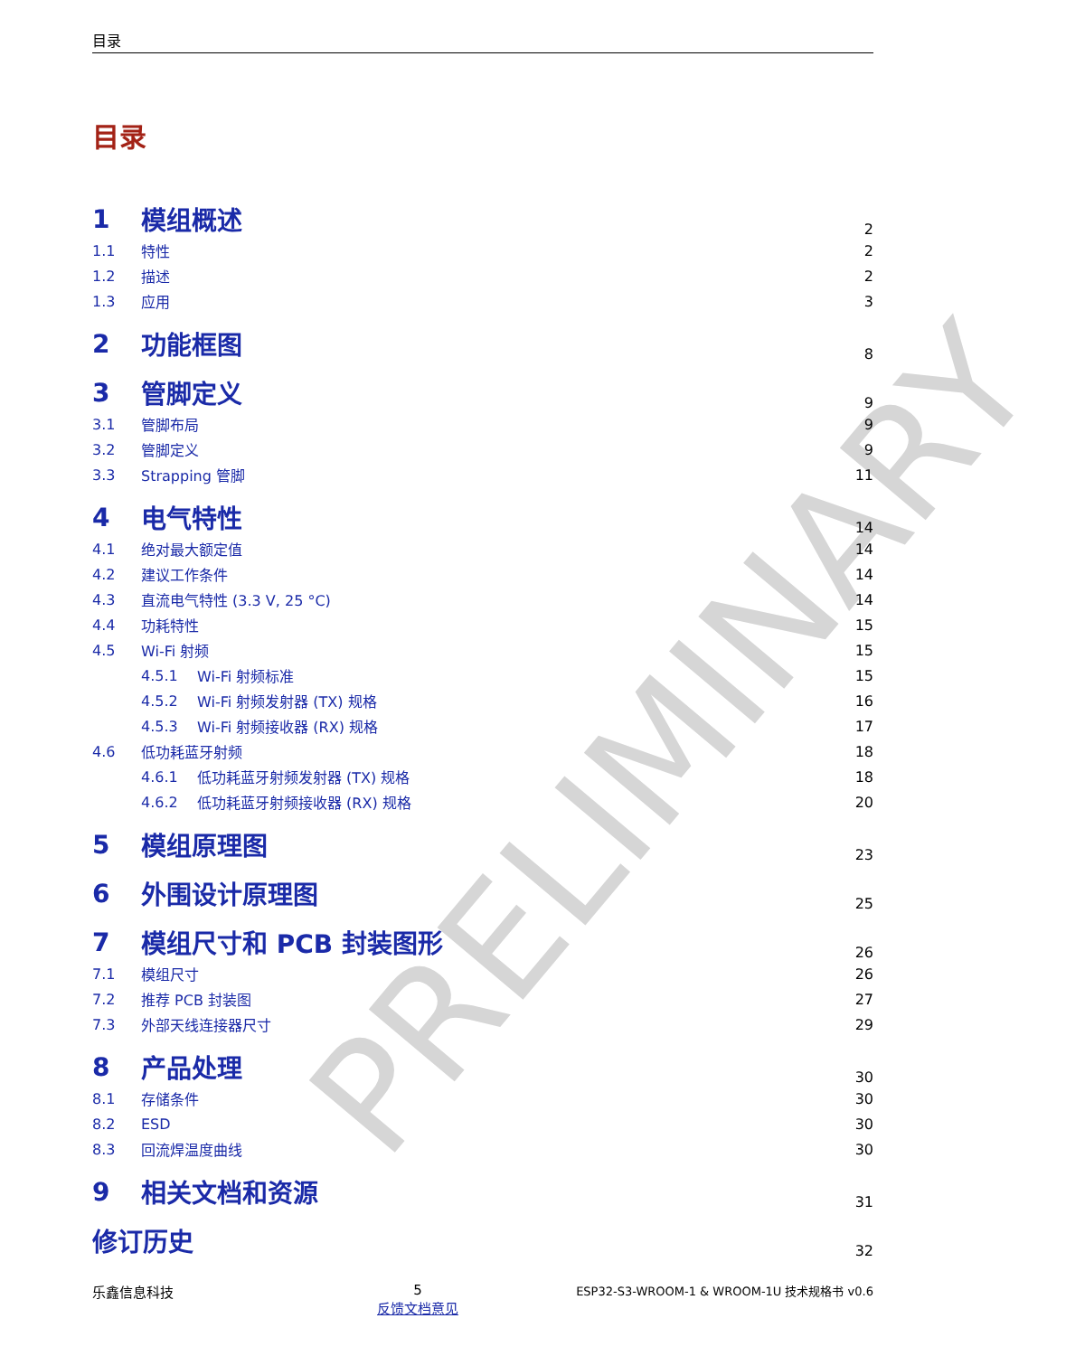目录
目录
1 模组概述 2
1.1 特性 2
1.2 描述 2
1.3 应用 3
2 功能框图 8
3 管脚定义 9
3.1 管脚布局 9
3.2 管脚定义 9
3.3 Strapping 管脚 11
4 电气特性 14
4.1 绝对最大额定值 14
4.2 建议工作条件 14
4.3 直流电气特性 (3.3 V, 25 °C) 14
4.4 功耗特性 15
4.5 Wi-Fi 射频 15
4.5.1 Wi-Fi 射频标准 15
4.5.2 Wi-Fi 射频发射器 (TX) 规格 16
4.5.3 Wi-Fi 射频接收器 (RX) 规格 17
4.6 低功耗蓝牙射频 18
4.6.1 低功耗蓝牙射频发射器 (TX) 规格 18
4.6.2 低功耗蓝牙射频接收器 (RX) 规格 20
5 模组原理图 23
6 外围设计原理图 25
7 模组尺寸和 PCB 封装图形 26
7.1 模组尺寸 26
7.2 推荐 PCB 封装图 27
7.3 外部天线连接器尺寸 29
8 产品处理 30
8.1 存储条件 30
8.2 ESD 30
8.3 回流焊温度曲线 30
9 相关文档和资源 31
修订历史 32
乐鑫信息科技 5
反馈文档意见
ESP32-S3-WROOM-1 & WROOM-1U 技术规格书 v0.6
PRELIMINARY